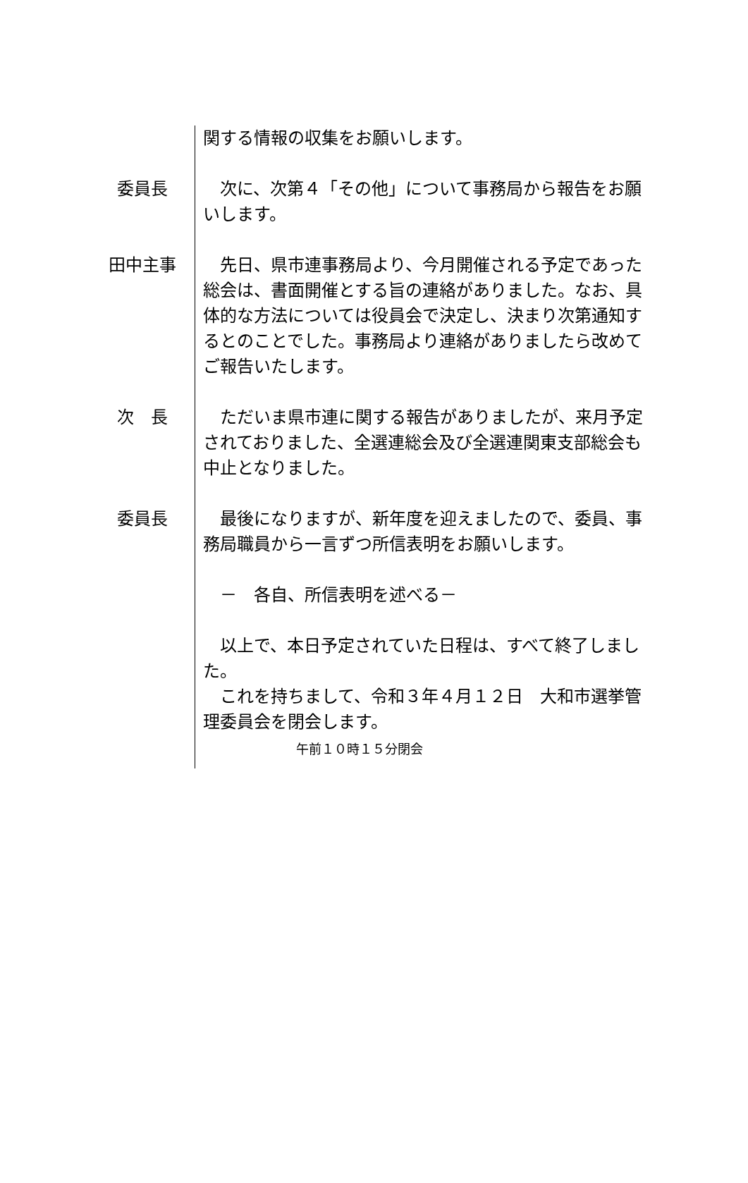関する情報の収集をお願いします。
委員長 　次に、次第４「その他」について事務局から報告をお願いします。
田中主事 　先日、県市連事務局より、今月開催される予定であった総会は、書面開催とする旨の連絡がありました。なお、具体的な方法については役員会で決定し、決まり次第通知するとのことでした。事務局より連絡がありましたら改めてご報告いたします。
次　長 　ただいま県市連に関する報告がありましたが、来月予定されておりました、全選連総会及び全選連関東支部総会も中止となりました。
委員長 　最後になりますが、新年度を迎えましたので、委員、事務局職員から一言ずつ所信表明をお願いします。
　－　各自、所信表明を述べる－
　以上で、本日予定されていた日程は、すべて終了しました。
　これを持ちまして、令和３年４月１２日　大和市選挙管理委員会を閉会します。
午前１０時１５分閉会